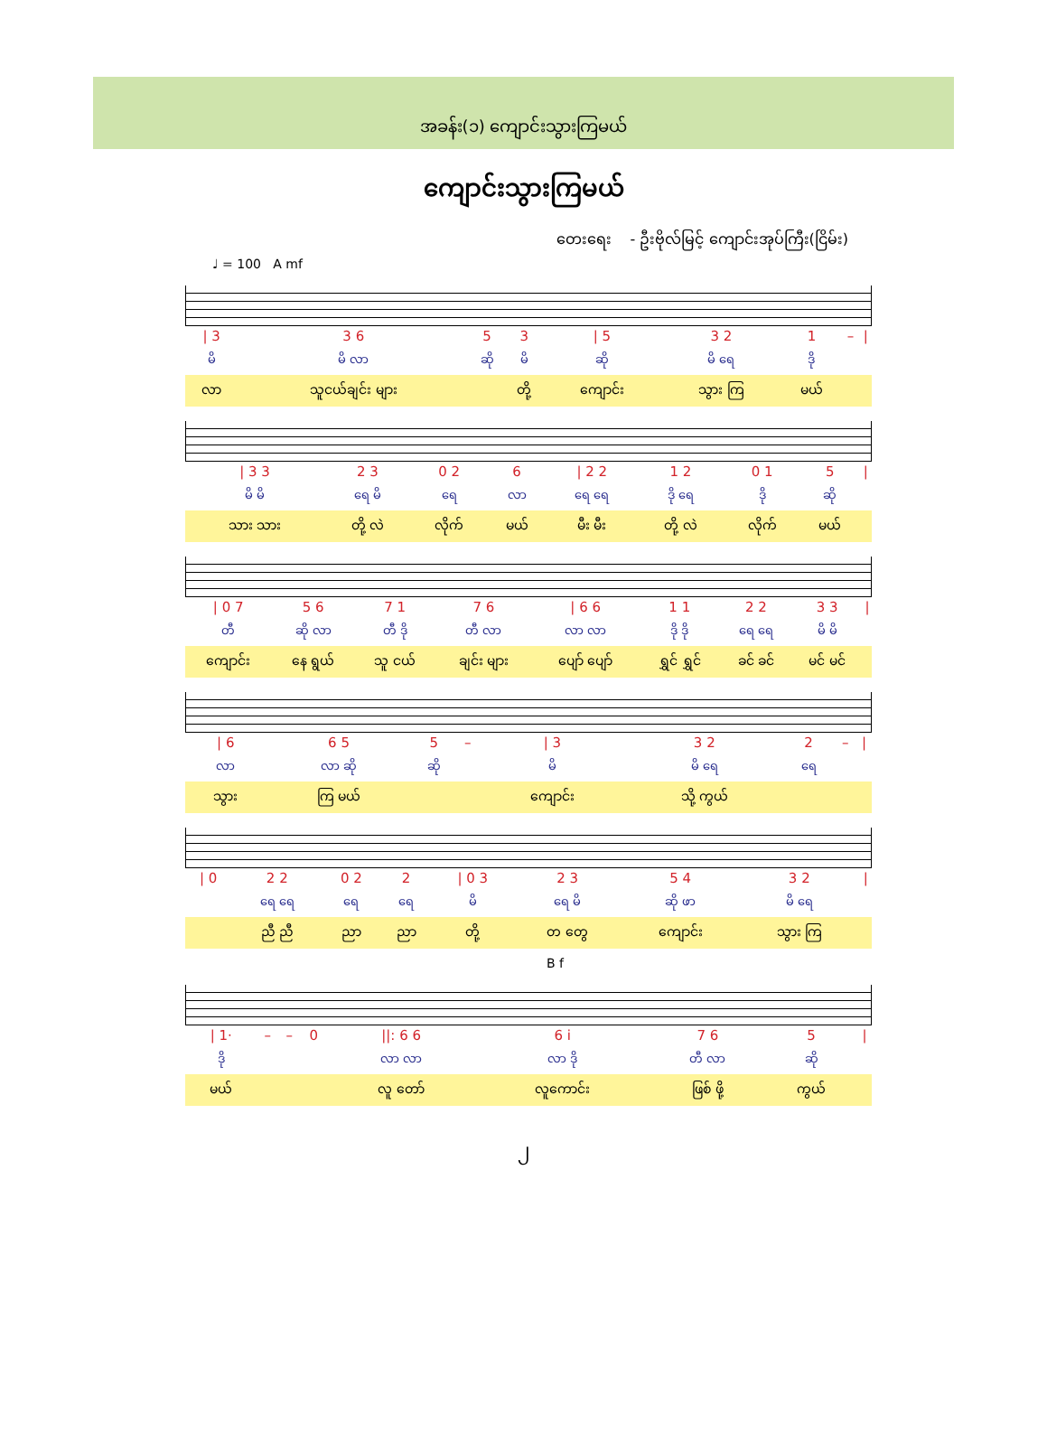အခန်း(၁) ကျောင်းသွားကြမယ်
ကျောင်းသွားကြမယ်
တေးရေး - ဦးဗိုလ်မြင့် ကျောင်းအုပ်ကြီး(ငြိမ်း)
♩ = 100 A mf
| / 3 | 3 6 | 5 | 3 | / 5 | 3 2 | 1 | – | / |
| မိ | မိ လာ | ဆို | မိ | ဆို | မိ ရေ | ဒို | | |
| လာ | သူငယ်ချင်း များ | | တို့ | ကျောင်း | သွား ကြ | မယ် | | |
| / 3 3 | 2 3 | 0 2 | 6 | / 2 2 | 1 2 | 0 1 | 5 | / |
| မိ မိ | ရေ မိ | ရေ | လာ | ရေ ရေ | ဒို ရေ | ဒို | ဆို | |
| သား သား | တို့ လဲ | လိုက် | မယ် | မီး မီး | တို့ လဲ | လိုက် | မယ် | |
| / 0 7 | 5 6 | 7 1 | 7 6 | / 6 6 | 1 1 | 2 2 | 3 3 | / |
| တီ | ဆို လာ | တီ ဒို | တီ လာ | လာ လာ | ဒို ဒို | ရေ ရေ | မိ မိ | |
| ကျောင်း | နေ ရွယ် | သူ ငယ် | ချင်း များ | ပျော် ပျော် | ရွှင် ရွှင် | ခင် ခင် | မင် မင် | |
| / 6 | 6 5 | 5 | – | / 3 | 3 2 | 2 | – | / |
| လာ | လာ ဆို | ဆို | | မိ | မိ ရေ | ရေ | | |
| သွား | ကြ မယ် | | | ကျောင်း | သို့ ကွယ် | | | |
| / 0 | 2 2 | 0 2 | 2 | / 0 3 | 2 3 | 5 4 | 3 2 | / |
| | ရေ ရေ | ရေ | ရေ | မိ | ရေ မိ | ဆို ဖာ | မိ ရေ | |
| | ညီ ညီ | ညာ | ညာ | တို့ | တ တွေ | ကျောင်း | သွား ကြ | |
B f
| / 1· | – | – | 0 | //: 6 6 | 6 i | 7 6 | 5 | / |
| ဒို | | | | လာ လာ | လာ ဒို | တီ လာ | ဆို | |
| မယ် | | | | လူ တော် | လူကောင်း | ဖြစ် ဖို့ | ကွယ် | |
၂